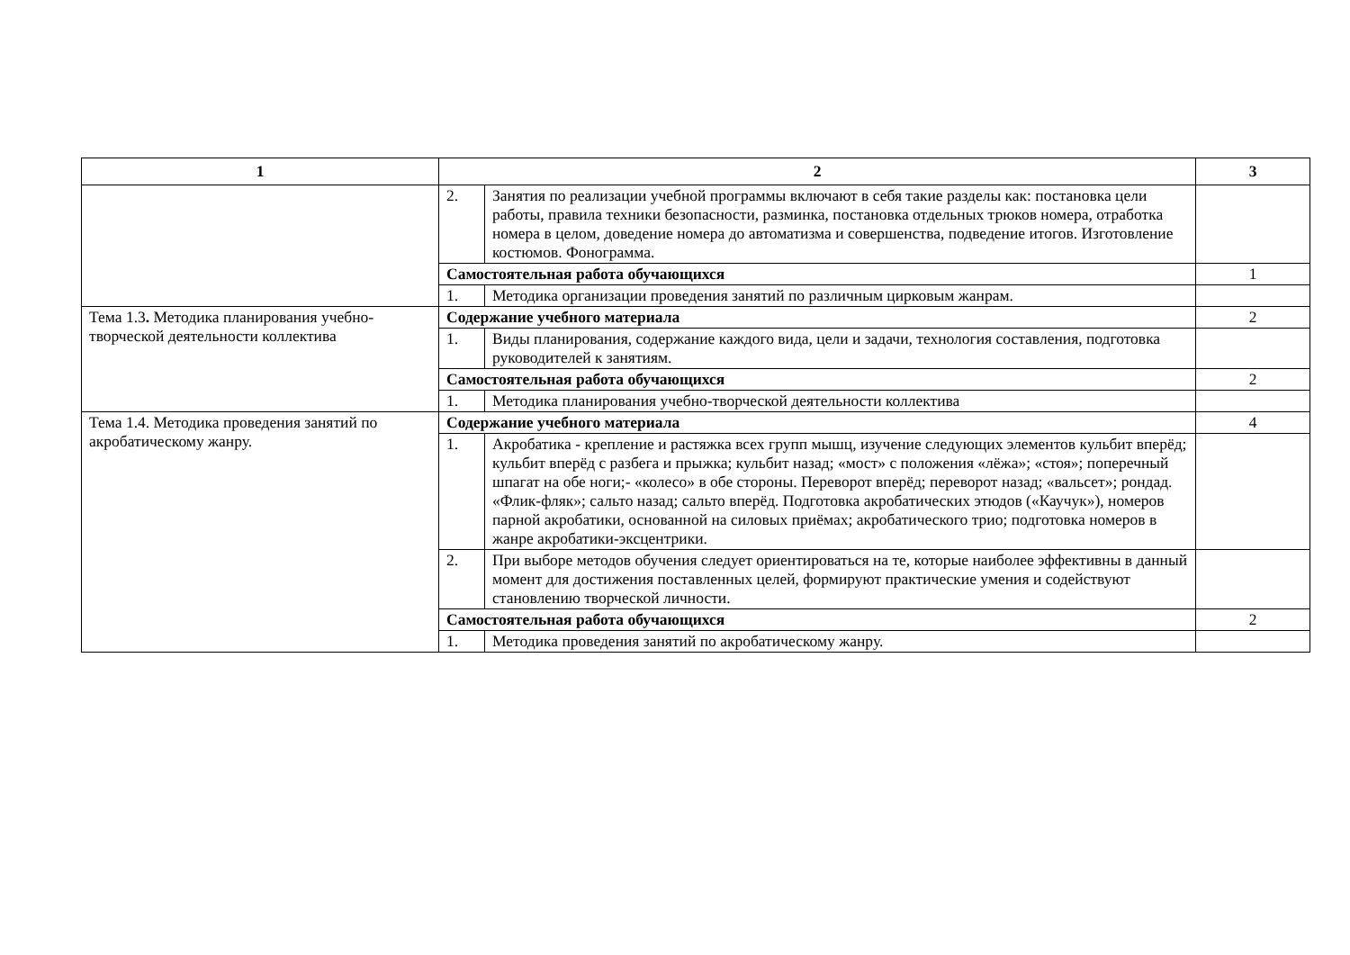| 1 | 2 | | 3 |
| --- | --- | --- | --- |
| | 2. | Занятия по реализации учебной программы включают в себя такие разделы как: постановка цели работы, правила техники безопасности, разминка, постановка отдельных трюков номера, отработка номера в целом, доведение номера до автоматизма и совершенства, подведение итогов. Изготовление костюмов. Фонограмма. | |
| | Самостоятельная работа обучающихся | | 1 |
| | 1. | Методика организации проведения занятий по различным цирковым жанрам. | |
| Тема 1.3 . Методика планирования учебно-творческой деятельности коллектива | Содержание учебного материала | | 2 |
| | 1. | Виды планирования, содержание каждого вида, цели и задачи, технология составления, подготовка руководителей к занятиям. | |
| | Самостоятельная работа обучающихся | | 2 |
| | 1. | Методика планирования учебно-творческой деятельности коллектива | |
| Тема 1.4. Методика проведения занятий по акробатическому жанру. | Содержание учебного материала | | 4 |
| | 1. | Акробатика - крепление и растяжка всех групп мышц, изучение следующих элементов кульбит вперёд; кульбит вперёд с разбега и прыжка; кульбит назад; «мост» с положения «лёжа»; «стоя»; поперечный шпагат на обе ноги;- «колесо» в обе стороны. Переворот вперёд; переворот назад; «вальсет»; рондад. «Флик-фляк»; сальто назад; сальто вперёд. Подготовка акробатических этюдов («Каучук»), номеров парной акробатики, основанной на силовых приёмах; акробатического трио; подготовка номеров в жанре акробатики-эксцентрики. | |
| | 2. | При выборе методов обучения следует ориентироваться на те, которые наиболее эффективны в данный момент для достижения поставленных целей, формируют практические умения и содействуют становлению творческой личности. | |
| | Самостоятельная работа обучающихся | | 2 |
| | 1. | Методика проведения занятий по акробатическому жанру. | |